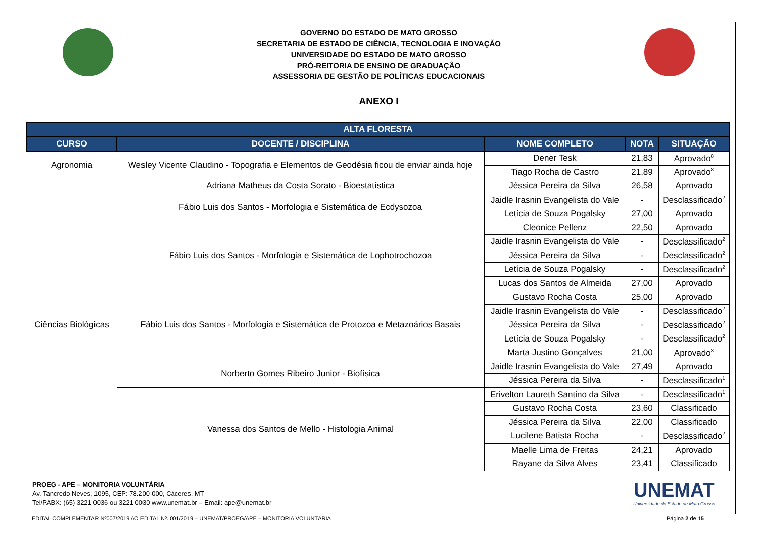GOVERNO DO ESTADO DE MATO GROSSO
SECRETARIA DE ESTADO DE CIÊNCIA, TECNOLOGIA E INOVAÇÃO
UNIVERSIDADE DO ESTADO DE MATO GROSSO
PRÓ-REITORIA DE ENSINO DE GRADUAÇÃO
ASSESSORIA DE GESTÃO DE POLÍTICAS EDUCACIONAIS
ANEXO I
| ALTA FLORESTA | | | | |
| --- | --- | --- | --- | --- |
| CURSO | DOCENTE / DISCIPLINA | NOME COMPLETO | NOTA | SITUAÇÃO |
| Agronomia | Wesley Vicente Claudino - Topografia e Elementos de Geodésia ficou de enviar ainda hoje | Dener Tesk | 21,83 | Aprovado<sup>8</sup> |
| | | Tiago Rocha de Castro | 21,89 | Aprovado<sup>8</sup> |
| Ciências Biológicas | Adriana Matheus da Costa Sorato - Bioestatística | Jéssica Pereira da Silva | 26,58 | Aprovado |
| | Fábio Luis dos Santos - Morfologia e Sistemática de Ecdysozoa | Jaidle Irasnin Evangelista do Vale | - | Desclassificado<sup>2</sup> |
| | | Letícia de Souza Pogalsky | 27,00 | Aprovado |
| | Fábio Luis dos Santos - Morfologia e Sistemática de Lophotrochozoa | Cleonice Pellenz | 22,50 | Aprovado |
| | | Jaidle Irasnin Evangelista do Vale | - | Desclassificado<sup>2</sup> |
| | | Jéssica Pereira da Silva | - | Desclassificado<sup>2</sup> |
| | | Letícia de Souza Pogalsky | - | Desclassificado<sup>2</sup> |
| | | Lucas dos Santos de Almeida | 27,00 | Aprovado |
| | Fábio Luis dos Santos - Morfologia e Sistemática de Protozoa e Metazoários Basais | Gustavo Rocha Costa | 25,00 | Aprovado |
| | | Jaidle Irasnin Evangelista do Vale | - | Desclassificado<sup>2</sup> |
| | | Jéssica Pereira da Silva | - | Desclassificado<sup>2</sup> |
| | | Letícia de Souza Pogalsky | - | Desclassificado<sup>2</sup> |
| | | Marta Justino Gonçalves | 21,00 | Aprovado<sup>3</sup> |
| | Norberto Gomes Ribeiro Junior - Biofísica | Jaidle Irasnin Evangelista do Vale | 27,49 | Aprovado |
| | | Jéssica Pereira da Silva | - | Desclassificado<sup>1</sup> |
| | Vanessa dos Santos de Mello - Histologia Animal | Erivelton Laureth Santino da Silva | - | Desclassificado<sup>1</sup> |
| | | Gustavo Rocha Costa | 23,60 | Classificado |
| | | Jéssica Pereira da Silva | 22,00 | Classificado |
| | | Lucilene Batista Rocha | - | Desclassificado<sup>2</sup> |
| | | Maelle Lima de Freitas | 24,21 | Aprovado |
| | | Rayane da Silva Alves | 23,41 | Classificado |
PROEG - APE – MONITORIA VOLUNTÁRIA
Av. Tancredo Neves, 1095, CEP: 78.200-000, Cáceres, MT
Tel/PABX: (65) 3221 0036 ou 3221 0030 www.unemat.br – Email: ape@unemat.br
UNEMAT
Universidade do Estado de Mato Grosso
EDITAL COMPLEMENTAR Nº007/2019 AO EDITAL Nº. 001/2019 – UNEMAT/PROEG/APE – MONITORIA VOLUNTÁRIA Página 2 de 15